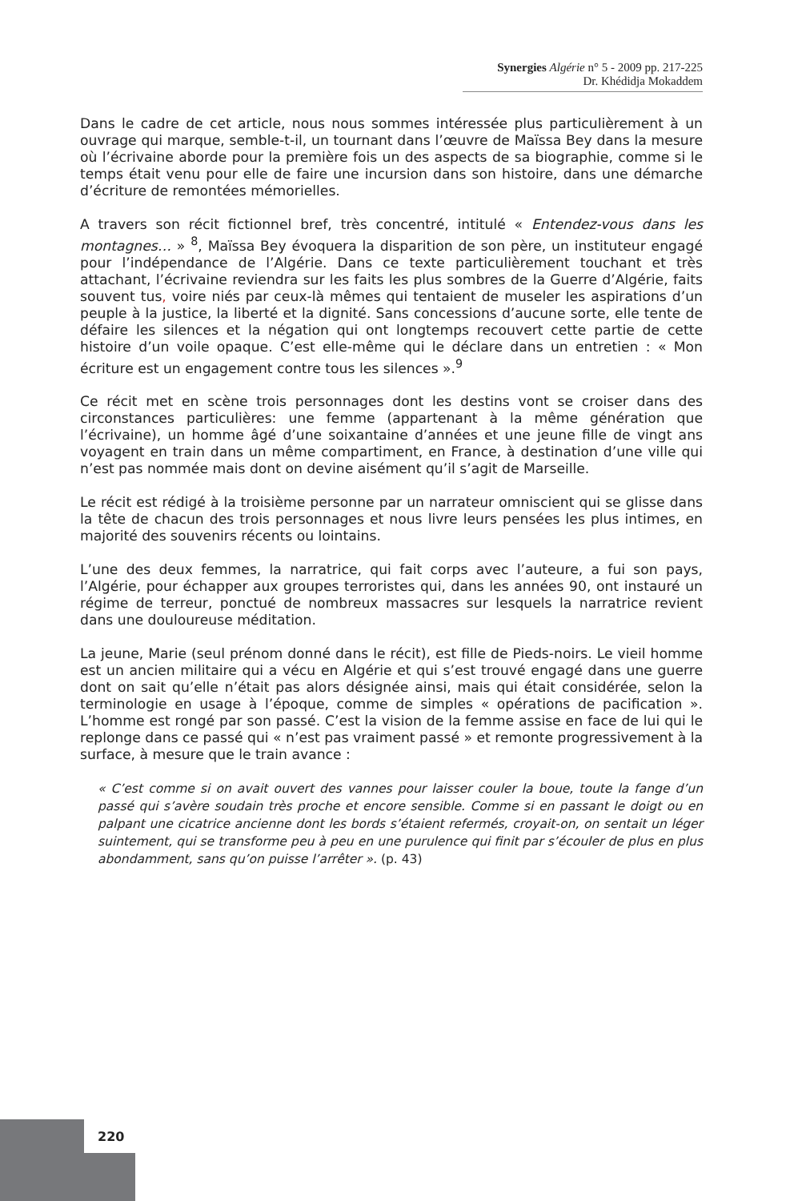Synergies Algérie n° 5 - 2009 pp. 217-225
Dr. Khédidja Mokaddem
Dans le cadre de cet article, nous nous sommes intéressée plus particulièrement à un ouvrage qui marque, semble-t-il, un tournant dans l’œuvre de Maïssa Bey dans la mesure où l’écrivaine aborde pour la première fois un des aspects de sa biographie, comme si le temps était venu pour elle de faire une incursion dans son histoire, dans une démarche d’écriture de remontées mémorielles.
A travers son récit fictionnel bref, très concentré, intitulé « Entendez-vous dans les montagnes… » <sup>8</sup>, Maïssa Bey évoquera la disparition de son père, un instituteur engagé pour l’indépendance de l’Algérie. Dans ce texte particulièrement touchant et très attachant, l’écrivaine reviendra sur les faits les plus sombres de la Guerre d’Algérie, faits souvent tus, voire niés par ceux-là mêmes qui tentaient de museler les aspirations d’un peuple à la justice, la liberté et la dignité. Sans concessions d’aucune sorte, elle tente de défaire les silences et la négation qui ont longtemps recouvert cette partie de cette histoire d’un voile opaque. C’est elle-même qui le déclare dans un entretien : « Mon écriture est un engagement contre tous les silences ».<sup>9</sup>
Ce récit met en scène trois personnages dont les destins vont se croiser dans des circonstances particulières: une femme (appartenant à la même génération que l’écrivaine), un homme âgé d’une soixantaine d’années et une jeune fille de vingt ans voyagent en train dans un même compartiment, en France, à destination d’une ville qui n’est pas nommée mais dont on devine aisément qu’il s’agit de Marseille.
Le récit est rédigé à la troisième personne par un narrateur omniscient qui se glisse dans la tête de chacun des trois personnages et nous livre leurs pensées les plus intimes, en majorité des souvenirs récents ou lointains.
L’une des deux femmes, la narratrice, qui fait corps avec l’auteure, a fui son pays, l’Algérie, pour échapper aux groupes terroristes qui, dans les années 90, ont instauré un régime de terreur, ponctué de nombreux massacres sur lesquels la narratrice revient dans une douloureuse méditation.
La jeune, Marie (seul prénom donné dans le récit), est fille de Pieds-noirs. Le vieil homme est un ancien militaire qui a vécu en Algérie et qui s’est trouvé engagé dans une guerre dont on sait qu’elle n’était pas alors désignée ainsi, mais qui était considérée, selon la terminologie en usage à l’époque, comme de simples « opérations de pacification ». L’homme est rongé par son passé. C’est la vision de la femme assise en face de lui qui le replonge dans ce passé qui « n’est pas vraiment passé » et remonte progressivement à la surface, à mesure que le train avance :
« C’est comme si on avait ouvert des vannes pour laisser couler la boue, toute la fange d’un passé qui s’avère soudain très proche et encore sensible. Comme si en passant le doigt ou en palpant une cicatrice ancienne dont les bords s’étaient refermés, croyait-on, on sentait un léger suintement, qui se transforme peu à peu en une purulence qui finit par s’écouler de plus en plus abondamment, sans qu’on puisse l’arrêter ». (p. 43)
220